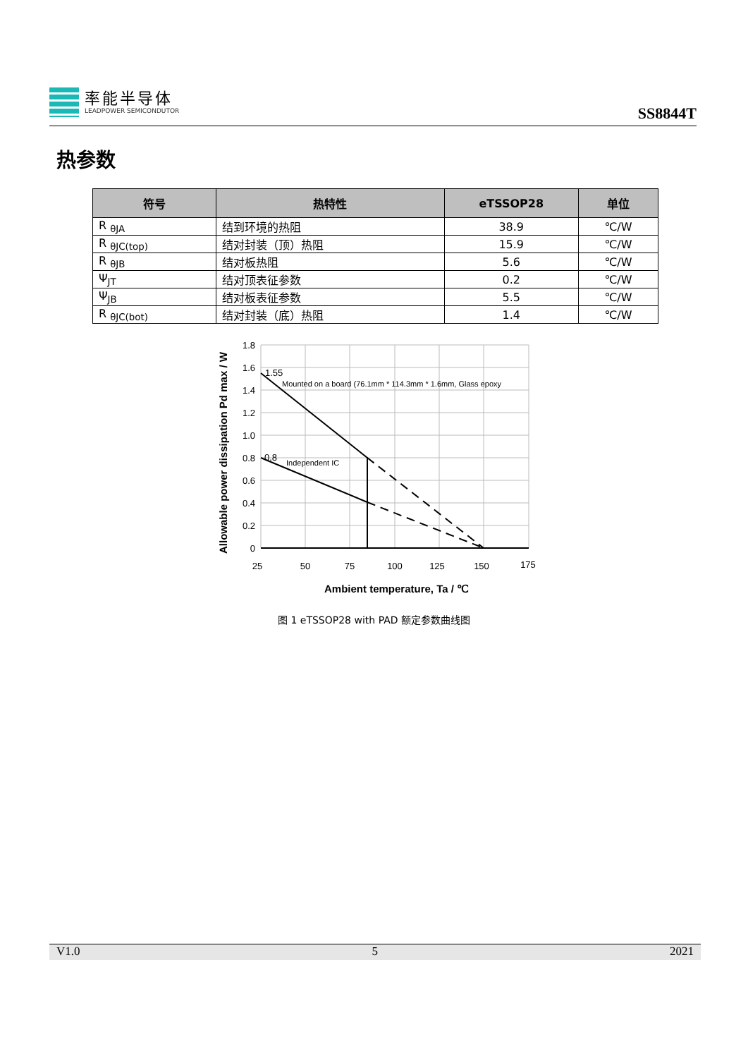率能半导体
LEADPOWER SEMICONDUTOR
SS8844T
热参数
| 符号 | 热特性 | eTSSOP28 | 单位 |
| --- | --- | --- | --- |
| R <sub>θJA</sub> | 结到环境的热阻 | 38.9 | ℃/W |
| R <sub>θJC(top)</sub> | 结对封装（顶）热阻 | 15.9 | ℃/W |
| R <sub>θJB</sub> | 结对板热阻 | 5.6 | ℃/W |
| Ψ<sub>JT</sub> | 结对顶表征参数 | 0.2 | ℃/W |
| Ψ<sub>JB</sub> | 结对板表征参数 | 5.5 | ℃/W |
| R <sub>θJC(bot)</sub> | 结对封装（底）热阻 | 1.4 | ℃/W |
1.8
1.6
1.4
1.2
1.0
0.8
0.6
0.4
0.2
0
25
50
75
100
125
150
175
1.55
Mounted on a board (76.1mm * 114.3mm * 1.6mm, Glass epoxy
0.8
Independent IC
Ambient temperature, Ta / ℃
Allowable power dissipation Pd max / W
图 1 eTSSOP28 with PAD 额定参数曲线图
V1.0 5 2021